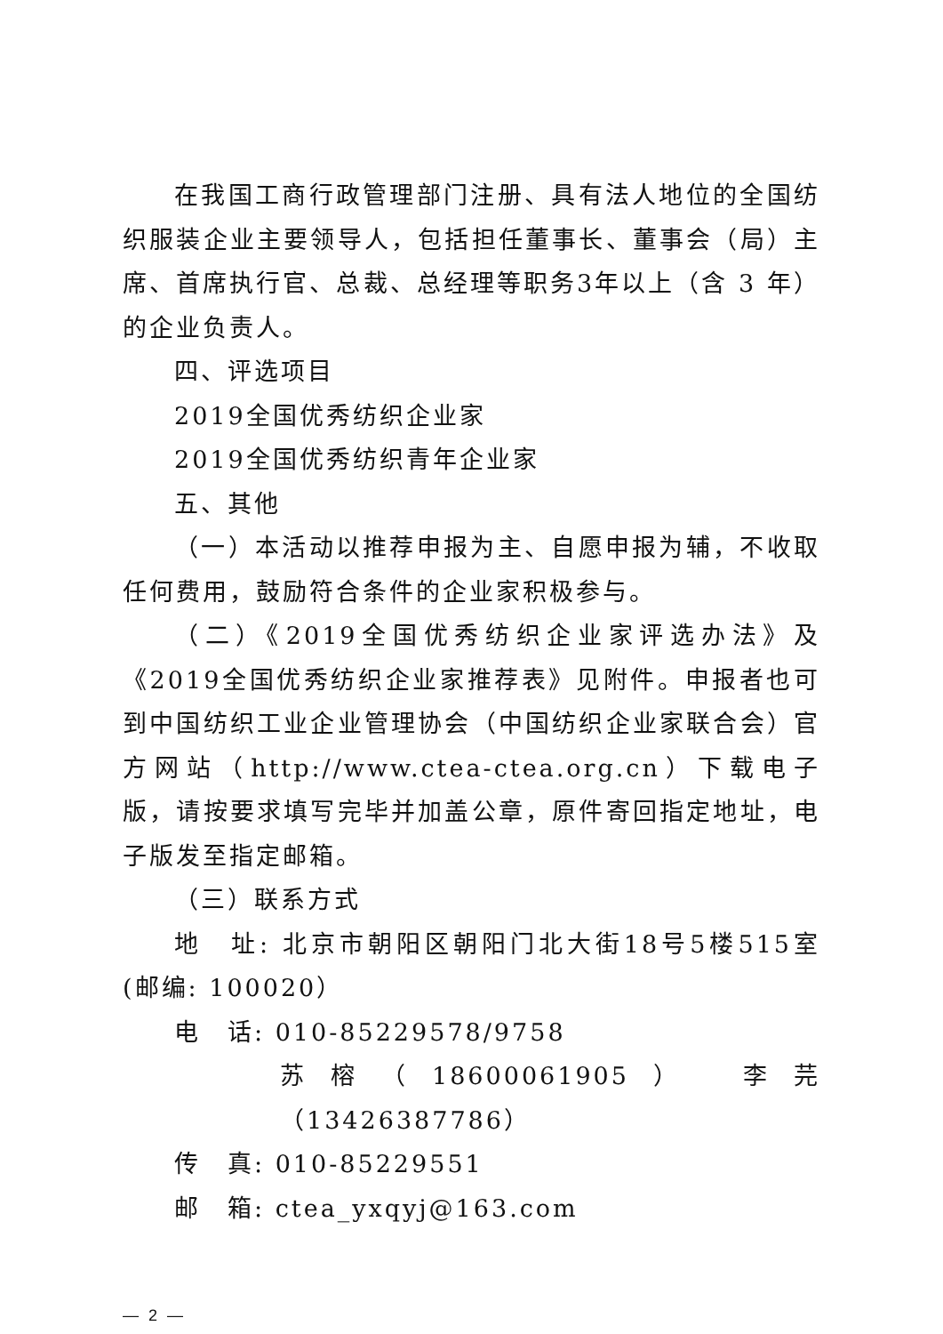在我国工商行政管理部门注册、具有法人地位的全国纺织服装企业主要领导人，包括担任董事长、董事会（局）主席、首席执行官、总裁、总经理等职务3年以上（含 3 年）的企业负责人。
四、评选项目
2019全国优秀纺织企业家
2019全国优秀纺织青年企业家
五、其他
（一）本活动以推荐申报为主、自愿申报为辅，不收取任何费用，鼓励符合条件的企业家积极参与。
（二）《2019全国优秀纺织企业家评选办法》及《2019全国优秀纺织企业家推荐表》见附件。申报者也可到中国纺织工业企业管理协会（中国纺织企业家联合会）官方网站（http://www.ctea-ctea.org.cn）下载电子版，请按要求填写完毕并加盖公章，原件寄回指定地址，电子版发至指定邮箱。
（三）联系方式
地　址: 北京市朝阳区朝阳门北大街18号5楼515室(邮编: 100020）
电　话: 010-85229578/9758
苏榕（18600061905）　李芫（13426387786）
传　真: 010-85229551
邮　箱: ctea_yxqyj@163.com
— 2 —